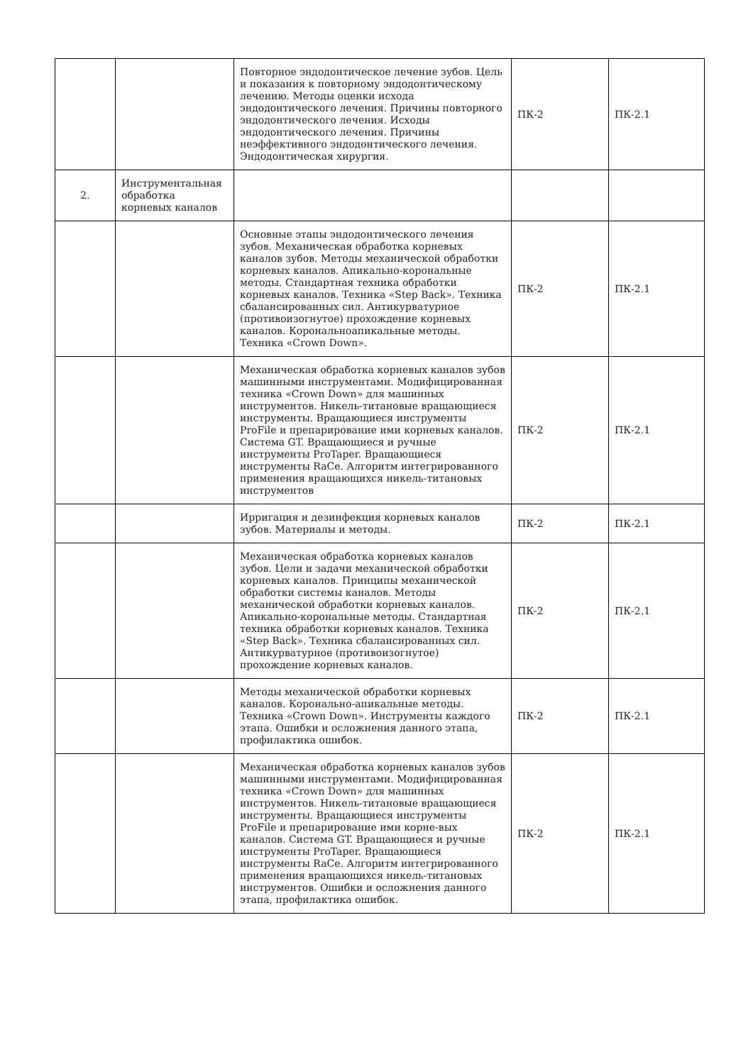| | | Повторное эндодонтическое лечение зубов. Цель и показания к повторному эндодонтическому лечению. Методы оценки исхода эндодонтического лечения. Причины повторного эндодонтического лечения. Исходы эндодонтического лечения. Причины неэффективного эндодонтического лечения. Эндодонтическая хирургия. | ПК-2 | ПК-2.1 |
| 2. | Инструментальная обработка корневых каналов | | | |
| | | Основные этапы эндодонтического лечения зубов. Механическая обработка корневых каналов зубов. Методы механической обработки корневых каналов. Апикально-корональные методы. Стандартная техника обработки корневых каналов. Техника «Step Back». Техника сбалансированных сил. Антикурватурное (противоизогнутое) прохождение корневых каналов. Корональноапикальные методы. Техника «Crown Down». | ПК-2 | ПК-2.1 |
| | | Механическая обработка корневых каналов зубов машинными инструментами. Модифицированная техника «Crown Down» для машинных инструментов. Никель-титановые вращающиеся инструменты. Вращающиеся инструменты ProFile и препарирование ими корневых каналов. Система GT. Вращающиеся и ручные инструменты ProTaper. Вращающиеся инструменты RaCe. Алгоритм интегрированного применения вращающихся никель-титановых инструментов | ПК-2 | ПК-2.1 |
| | | Ирригация и дезинфекция корневых каналов зубов. Материалы и методы. | ПК-2 | ПК-2.1 |
| | | Механическая обработка корневых каналов зубов. Цели и задачи механической обработки корневых каналов. Принципы механической обработки системы каналов. Методы механической обработки корневых каналов. Апикально-корональные методы. Стандартная техника обработки корневых каналов. Техника «Step Back». Техника сбалансированных сил. Антикурватурное (противоизогнутое) прохождение корневых каналов. | ПК-2 | ПК-2.1 |
| | | Методы механической обработки корневых каналов. Коронально-апикальные методы. Техника «Crown Down». Инструменты каждого этапа. Ошибки и осложнения данного этапа, профилактика ошибок. | ПК-2 | ПК-2.1 |
| | | Механическая обработка корневых каналов зубов машинными инструментами. Модифицированная техника «Crown Down» для машинных инструментов. Никель-титановые вращающиеся инструменты. Вращающиеся инструменты ProFile и препарирование ими корне-вых каналов. Система GT. Вращающиеся и ручные инструменты ProTaper. Вращающиеся инструменты RaCe. Алгоритм интегрированного применения вращающихся никель-титановых инструментов. Ошибки и осложнения данного этапа, профилактика ошибок. | ПК-2 | ПК-2.1 |